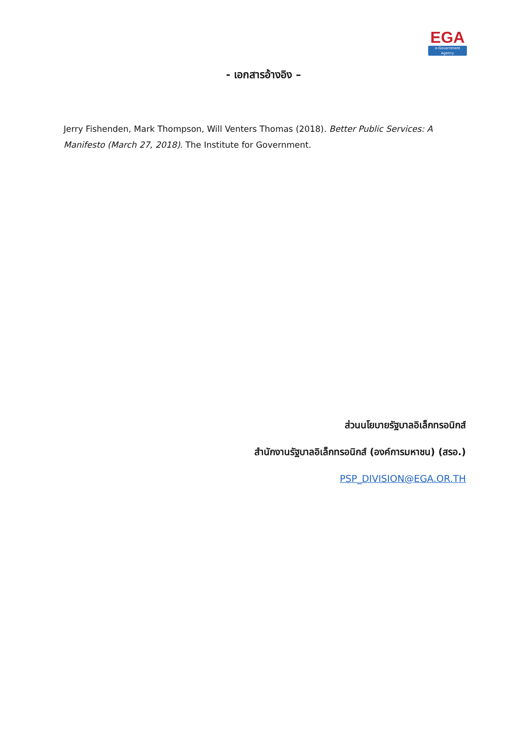EGA
e-Government Agency
- เอกสารอ้างอิง –
Jerry Fishenden, Mark Thompson, Will Venters Thomas (2018). Better Public Services: A Manifesto (March 27, 2018). The Institute for Government.
ส่วนนโยบายรัฐบาลอิเล็กทรอนิกส์
สำนักงานรัฐบาลอิเล็กทรอนิกส์ (องค์การมหาชน) (สรอ.)
PSP_DIVISION@EGA.OR.TH